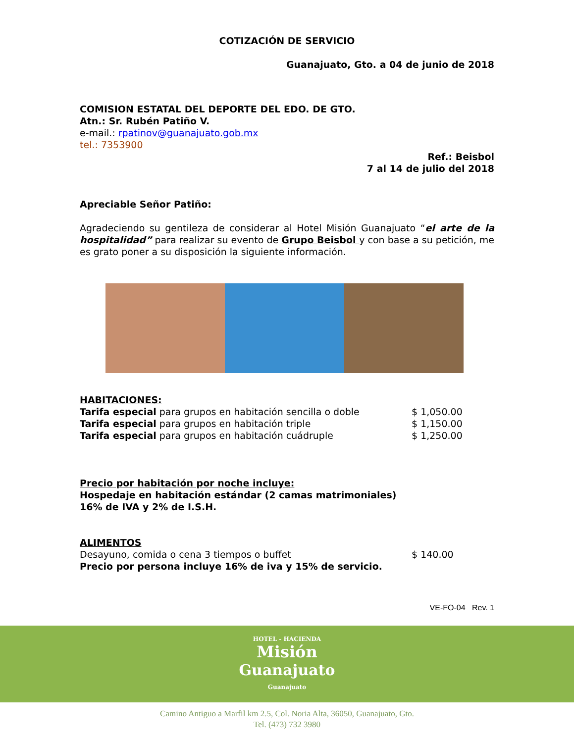COTIZACIÓN DE SERVICIO
Guanajuato, Gto. a 04 de junio de 2018
COMISION ESTATAL DEL DEPORTE DEL EDO. DE GTO.
Atn.: Sr. Rubén Patiño V.
e-mail.: rpatinov@guanajuato.gob.mx
tel.: 7353900
Ref.: Beisbol
7 al 14 de julio del 2018
Apreciable Señor Patiño:
Agradeciendo su gentileza de considerar al Hotel Misión Guanajuato “el arte de la hospitalidad” para realizar su evento de Grupo Beisbol y con base a su petición, me es grato poner a su disposición la siguiente información.
HABITACIONES:
Tarifa especial para grupos en habitación sencilla o doble $ 1,050.00
Tarifa especial para grupos en habitación triple $ 1,150.00
Tarifa especial para grupos en habitación cuádruple $ 1,250.00
Precio por habitación por noche incluye:
Hospedaje en habitación estándar (2 camas matrimoniales)
16% de IVA y 2% de I.S.H.
ALIMENTOS
Desayuno, comida o cena 3 tiempos o buffet $ 140.00
Precio por persona incluye 16% de iva y 15% de servicio.
VE-FO-04 Rev. 1
HOTEL - HACIENDA
Misión
Guanajuato
Guanajuato
Camino Antiguo a Marfil km 2.5, Col. Noria Alta, 36050, Guanajuato, Gto.
Tel. (473) 732 3980